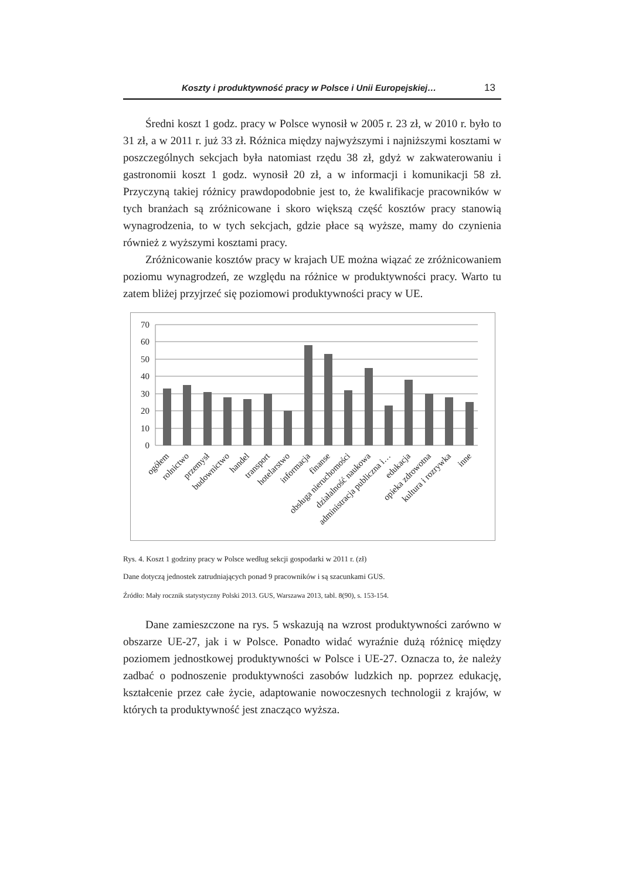Koszty i produktywność pracy w Polsce i Unii Europejskiej… 13
Średni koszt 1 godz. pracy w Polsce wynosił w 2005 r. 23 zł, w 2010 r. było to 31 zł, a w 2011 r. już 33 zł. Różnica między najwyższymi i najniższymi kosztami w poszczególnych sekcjach była natomiast rzędu 38 zł, gdyż w zakwaterowaniu i gastronomii koszt 1 godz. wynosił 20 zł, a w informacji i komunikacji 58 zł. Przyczyną takiej różnicy prawdopodobnie jest to, że kwalifikacje pracowników w tych branżach są zróżnicowane i skoro większą część kosztów pracy stanowią wynagrodzenia, to w tych sekcjach, gdzie płace są wyższe, mamy do czynienia również z wyższymi kosztami pracy.
Zróżnicowanie kosztów pracy w krajach UE można wiązać ze zróżnicowaniem poziomu wynagrodzeń, ze względu na różnice w produktywności pracy. Warto tu zatem bliżej przyjrzeć się poziomowi produktywności pracy w UE.
70
60
50
40
30
20
10
0
ogółem
rolnictwo
przemysł
budownictwo
handel
transport
hotelarstwo
informacja
finanse
obsługa nieruchomości
działalność naukowa
administracja publiczna i…
edukacja
opieka zdrowotna
kultura i rozrywka
inne
Rys. 4. Koszt 1 godziny pracy w Polsce według sekcji gospodarki w 2011 r. (zł)
Dane dotyczą jednostek zatrudniających ponad 9 pracowników i są szacunkami GUS.
Źródło: Mały rocznik statystyczny Polski 2013. GUS, Warszawa 2013, tabl. 8(90), s. 153-154.
Dane zamieszczone na rys. 5 wskazują na wzrost produktywności zarówno w obszarze UE-27, jak i w Polsce. Ponadto widać wyraźnie dużą różnicę między poziomem jednostkowej produktywności w Polsce i UE-27. Oznacza to, że należy zadbać o podnoszenie produktywności zasobów ludzkich np. poprzez edukację, kształcenie przez całe życie, adaptowanie nowoczesnych technologii z krajów, w których ta produktywność jest znacząco wyższa.